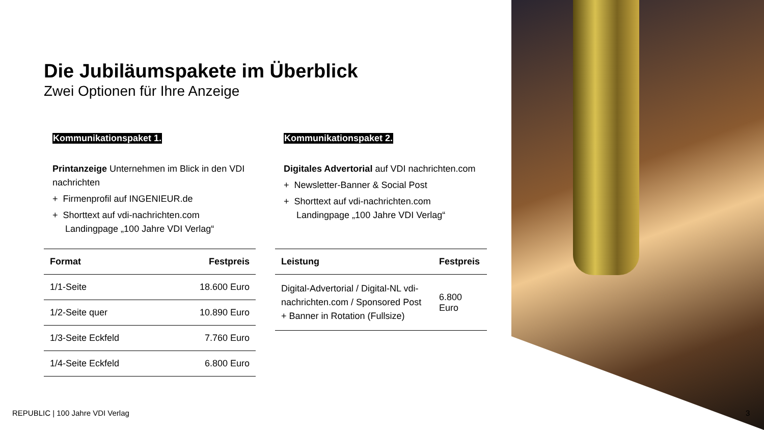Die Jubiläumspakete im Überblick
Zwei Optionen für Ihre Anzeige
Kommunikationspaket 1.
Printanzeige Unternehmen im Blick in den VDI nachrichten
+ Firmenprofil auf INGENIEUR.de
+ Shorttext auf vdi-nachrichten.com
Landingpage „100 Jahre VDI Verlag“
| Format | Festpreis |
| --- | --- |
| 1/1-Seite | 18.600 Euro |
| 1/2-Seite quer | 10.890 Euro |
| 1/3-Seite Eckfeld | 7.760 Euro |
| 1/4-Seite Eckfeld | 6.800 Euro |
Kommunikationspaket 2.
Digitales Advertorial auf VDI nachrichten.com
+ Newsletter-Banner & Social Post
+ Shorttext auf vdi-nachrichten.com
Landingpage „100 Jahre VDI Verlag“
| Leistung | Festpreis |
| --- | --- |
| Digital-Advertorial / Digital-NL vdi-nachrichten.com / Sponsored Post + Banner in Rotation (Fullsize) | 6.800 Euro |
REPUBLIC | 100 Jahre VDI Verlag
3